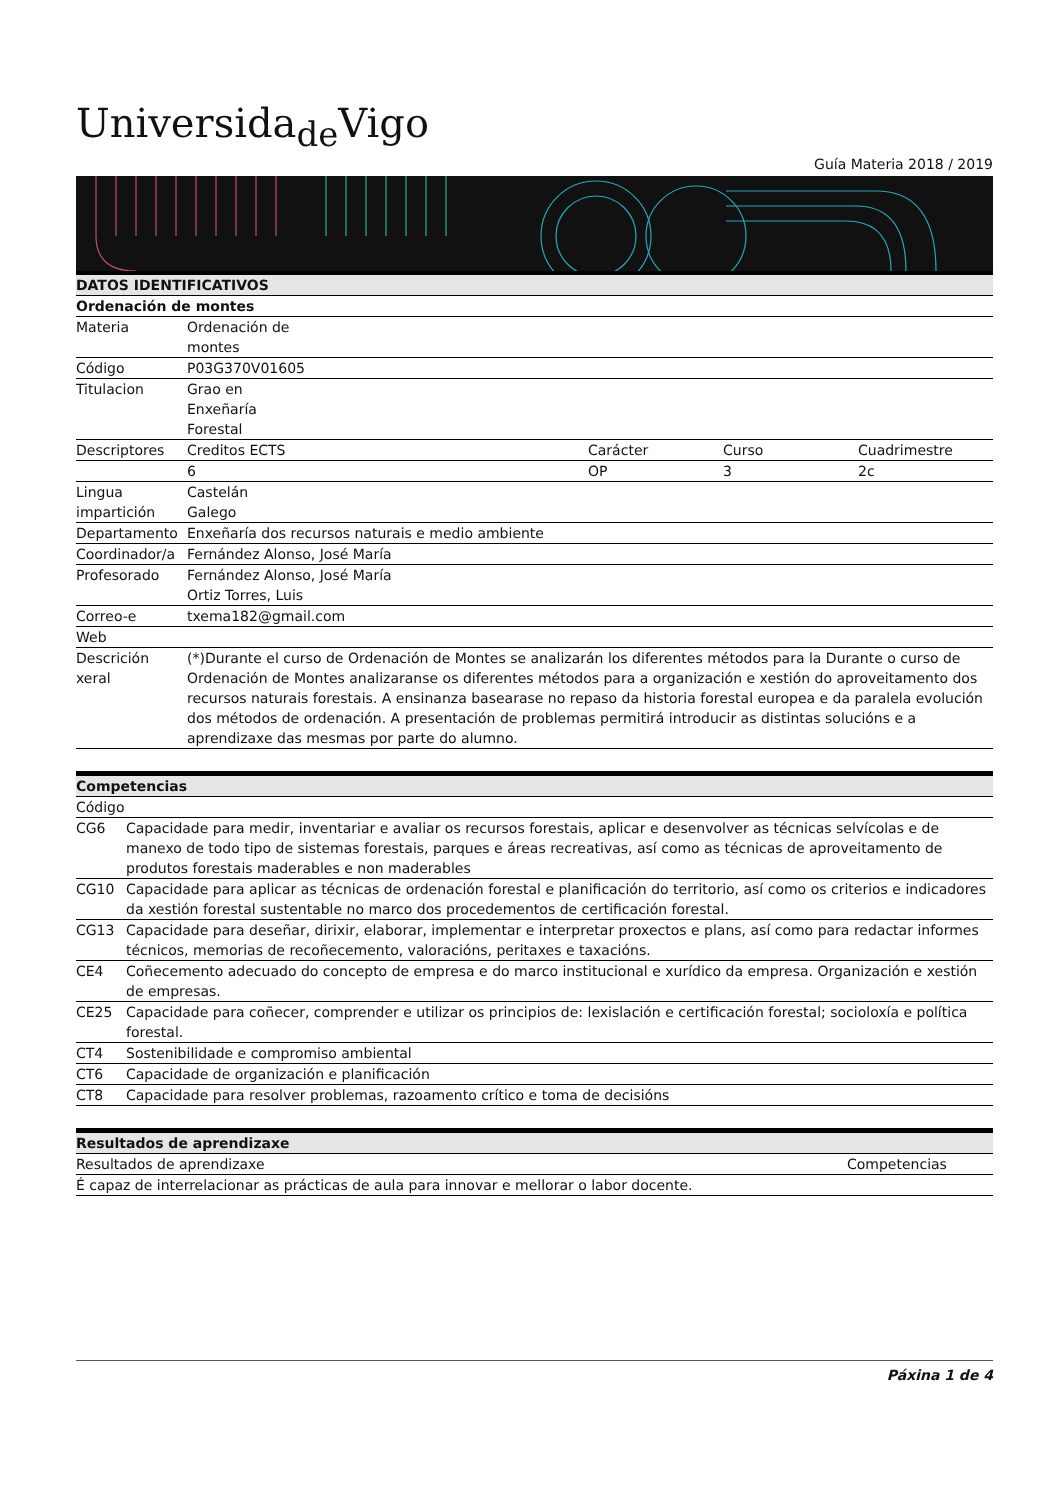Universida<sub>de</sub>Vigo
Guía Materia 2018 / 2019
| DATOS IDENTIFICATIVOS | | | | |
| --- | --- | --- | --- | --- |
| Ordenación de montes | | | | |
| Materia | Ordenación de montes | | | |
| Código | P03G370V01605 | | | |
| Titulacion | Grao en Enxeñaría Forestal | | | |
| Descriptores | Creditos ECTS | Carácter | Curso | Cuadrimestre |
| | 6 | OP | 3 | 2c |
| Lingua impartición | Castelán Galego | | | |
| Departamento | Enxeñaría dos recursos naturais e medio ambiente | | | |
| Coordinador/a | Fernández Alonso, José María | | | |
| Profesorado | Fernández Alonso, José María Ortiz Torres, Luis | | | |
| Correo-e | txema182@gmail.com | | | |
| Web | | | | |
| Descrición xeral | (*)Durante el curso de Ordenación de Montes se analizarán los diferentes métodos para la Durante o curso de Ordenación de Montes analizaranse os diferentes métodos para a organización e xestión do aproveitamento dos recursos naturais forestais. A ensinanza basearase no repaso da historia forestal europea e da paralela evolución dos métodos de ordenación. A presentación de problemas permitirá introducir as distintas solucións e a aprendizaxe das mesmas por parte do alumno. | | | |
| Competencias | |
| --- | --- |
| Código | |
| CG6 | Capacidade para medir, inventariar e avaliar os recursos forestais, aplicar e desenvolver as técnicas selvícolas e de manexo de todo tipo de sistemas forestais, parques e áreas recreativas, así como as técnicas de aproveitamento de produtos forestais maderables e non maderables |
| CG10 | Capacidade para aplicar as técnicas de ordenación forestal e planificación do territorio, así como os criterios e indicadores da xestión forestal sustentable no marco dos procedementos de certificación forestal. |
| CG13 | Capacidade para deseñar, dirixir, elaborar, implementar e interpretar proxectos e plans, así como para redactar informes técnicos, memorias de recoñecemento, valoracións, peritaxes e taxacións. |
| CE4 | Coñecemento adecuado do concepto de empresa e do marco institucional e xurídico da empresa. Organización e xestión de empresas. |
| CE25 | Capacidade para coñecer, comprender e utilizar os principios de: lexislación e certificación forestal; socioloxía e política forestal. |
| CT4 | Sostenibilidade e compromiso ambiental |
| CT6 | Capacidade de organización e planificación |
| CT8 | Capacidade para resolver problemas, razoamento crítico e toma de decisións |
| Resultados de aprendizaxe | |
| --- | --- |
| Resultados de aprendizaxe | Competencias |
| É capaz de interrelacionar as prácticas de aula para innovar e mellorar o labor docente. | |
Páxina 1 de 4